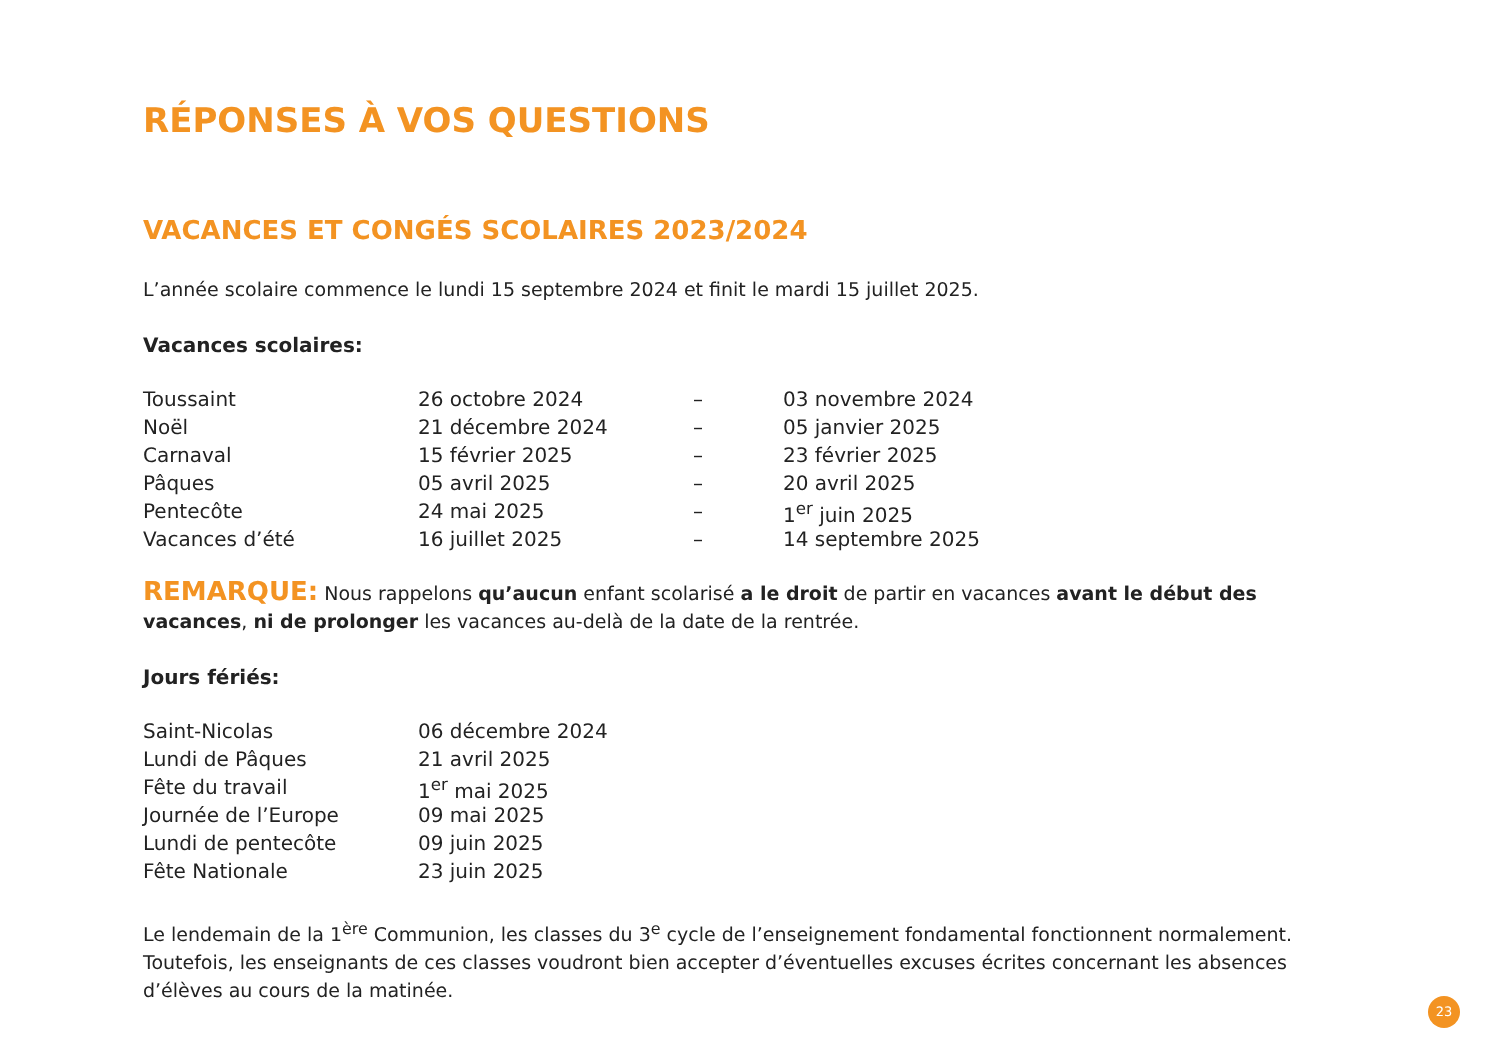RÉPONSES À VOS QUESTIONS
VACANCES ET CONGÉS SCOLAIRES 2023/2024
L’année scolaire commence le lundi 15 septembre 2024 et finit le mardi 15 juillet 2025.
Vacances scolaires:
| Toussaint | 26 octobre 2024 | – | 03 novembre 2024 |
| Noël | 21 décembre 2024 | – | 05 janvier 2025 |
| Carnaval | 15 février 2025 | – | 23 février 2025 |
| Pâques | 05 avril 2025 | – | 20 avril 2025 |
| Pentecôte | 24 mai 2025 | – | 1<sup>er</sup> juin 2025 |
| Vacances d’été | 16 juillet 2025 | – | 14 septembre 2025 |
REMARQUE: Nous rappelons qu’aucun enfant scolarisé a le droit de partir en vacances avant le début des vacances, ni de prolonger les vacances au-delà de la date de la rentrée.
Jours fériés:
| Saint-Nicolas | 06 décembre 2024 |
| Lundi de Pâques | 21 avril 2025 |
| Fête du travail | 1<sup>er</sup> mai 2025 |
| Journée de l’Europe | 09 mai 2025 |
| Lundi de pentecôte | 09 juin 2025 |
| Fête Nationale | 23 juin 2025 |
Le lendemain de la 1<sup>ère</sup> Communion, les classes du 3<sup>e</sup> cycle de l’enseignement fondamental fonctionnent normalement. Toutefois, les enseignants de ces classes voudront bien accepter d’éventuelles excuses écrites concernant les absences d’élèves au cours de la matinée.
23